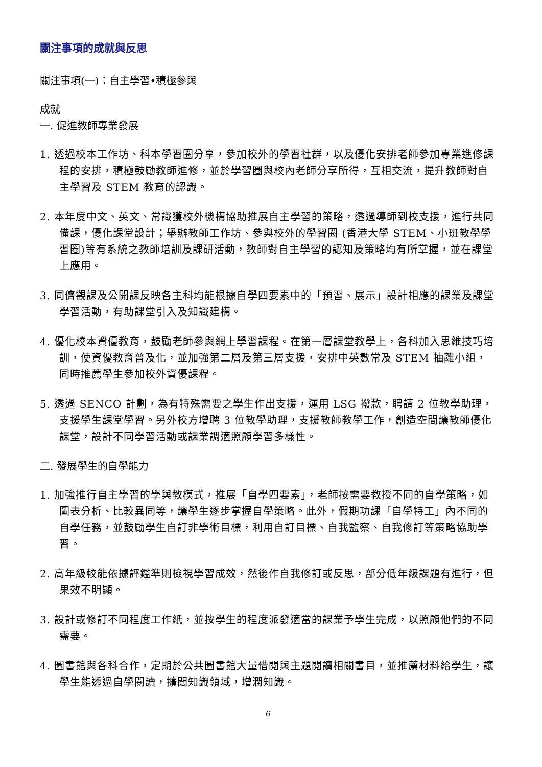關注事項的成就與反思
關注事項(一)：自主學習•積極參與
成就
一. 促進教師專業發展
1. 透過校本工作坊、科本學習圈分享，參加校外的學習社群，以及優化安排老師參加專業進修課程的安排，積極鼓勵教師進修，並於學習圈與校內老師分享所得，互相交流，提升教師對自主學習及 STEM 教育的認識。
2. 本年度中文、英文、常識獲校外機構協助推展自主學習的策略，透過導師到校支援，進行共同備課，優化課堂設計；舉辦教師工作坊、參與校外的學習圈 (香港大學 STEM、小班教學學習圈)等有系統之教師培訓及課研活動，教師對自主學習的認知及策略均有所掌握，並在課堂上應用。
3. 同儕觀課及公開課反映各主科均能根據自學四要素中的「預習、展示」設計相應的課業及課堂學習活動，有助課堂引入及知識建構。
4. 優化校本資優教育，鼓勵老師參與網上學習課程。在第一層課堂教學上，各科加入思維技巧培訓，使資優教育普及化，並加強第二層及第三層支援，安排中英數常及 STEM 抽離小組，同時推薦學生參加校外資優課程。
5. 透過 SENCO 計劃，為有特殊需要之學生作出支援，運用 LSG 撥款，聘請 2 位教學助理，支援學生課堂學習。另外校方增聘 3 位教學助理，支援教師教學工作，創造空間讓教師優化課堂，設計不同學習活動或課業調適照顧學習多樣性。
二. 發展學生的自學能力
1. 加強推行自主學習的學與教模式，推展「自學四要素」，老師按需要教授不同的自學策略，如圖表分析、比較異同等，讓學生逐步掌握自學策略。此外，假期功課「自學特工」內不同的自學任務，並鼓勵學生自訂非學術目標，利用自訂目標、自我監察、自我修訂等策略協助學習。
2. 高年級較能依據評鑑準則檢視學習成效，然後作自我修訂或反思，部分低年級課題有進行，但果效不明顯。
3. 設計或修訂不同程度工作紙，並按學生的程度派發適當的課業予學生完成，以照顧他們的不同需要。
4. 圖書館與各科合作，定期於公共圖書館大量借閱與主題閱讀相關書目，並推薦材料給學生，讓學生能透過自學閱讀，擴闊知識領域，增潤知識。
6